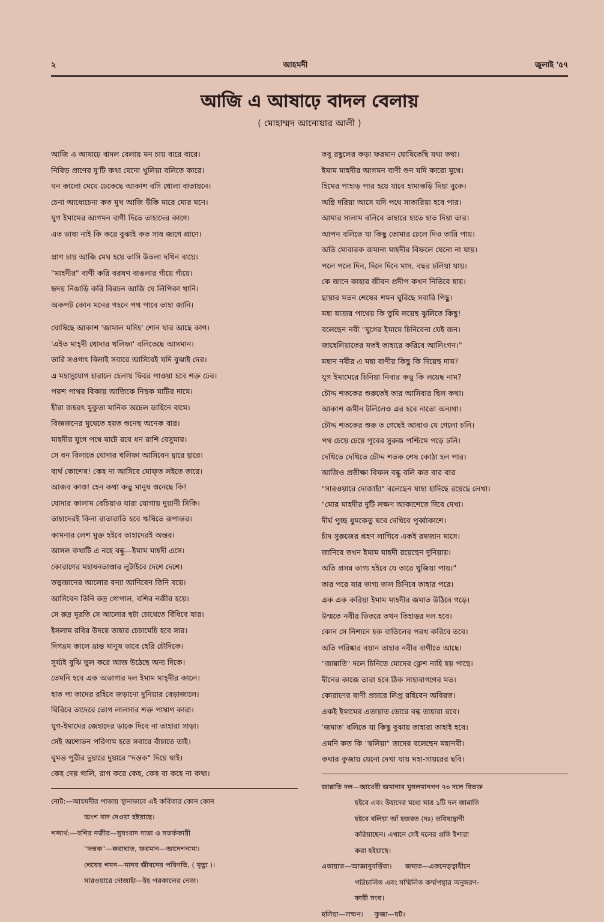২ আহমদী জুলাই '৫৭
আজি এ আষাঢ়ে বাদল বেলায়
( মোহাম্মদ আনোয়ার আলী )
আজি এ আষাঢ়ে বাদল বেলায় মন চায় বারে বারে।
নিবিড় প্রাণের দু'টি কথা যেনো খুলিয়া বলিতে কারে।
ঘন কালো মেঘে ঢেকেছে আকাশ বসি খোলা বাতায়নে।
চেনা আধোচেনা কত মুখ আজি উঁকি মারে মোর মনে।
যুগ ইমামের আগমন বাণী দিতে তাহাদের কাণে।
এত ভাষা নাই কি করে বুঝাই কত সাধ জাগে প্রাণে।
প্রাণ চায় আজি মেঘ হয়ে ভাসি উতলা দখিন বায়ে।
"মাহদীর" বাণী করি বরষণ বাঙলার গাঁয়ে গাঁয়ে।
হৃদয় নিঙাড়ি করি বিরচন আজি যে লিপিকা খানি।
অকপট কোন মনের গহনে পথ পাবে তাহা জানি।
ঘোষিছে আকাশ 'জামাল মসিহ' শোন যার আছে কাণ।
'এইত মাহ্দী খোদার খলিফা' বলিতেছে আসমান।
তারি সওগাৎ বিলাই সবারে আসিবেই যদি বুঝাই দের।
এ মহাসুযোগ হারালে হেলায় ফিরে পাওয়া হবে শক্ত ঢের।
পরশ পাথর বিকায় আজিকে নিছক মাটির দামে।
হীরা জহরৎ মুকুতা মানিক অঢেল ডাহিনে বামে।
বিজ্ঞজনের মুখেতে হয়ত শুনেছ অনেক বার।
মাহদীর যুগে পথে ঘাটে রবে ধন রাশি বেসুমার।
সে ধন বিলাতে খোদার খলিফা আসিবেন দ্বারে দ্বারে।
ব্যর্থ কোশেষ! কেহ না আসিবে মোফ্ত লইতে তারে।
আজব কাণ্ড! হেন কথা কভু মানুষ শুনেছে কি!
খোদার কালাম বেচিয়াও যারা যোগায় দুয়ানী সিকি।
তাহাদেরই কিনা রাতারাতি হবে ঋষিতে রূপান্তর।
কামনার লেশ মুক্ত হইবে তাহাদেরই অন্তর।
আসল কথাটি এ নহে বন্ধু—ইমাম মাহদী এসে।
কোরাণের মহাধনভাণ্ডার লুটাইবে দেশে দেশে।
তত্ত্বজ্ঞানের আলোর বন্যা আনিবেন তিনি বয়ে।
আসিবেন তিনি রুদ্র গোপাল, বশির নজীর হয়ে।
সে রুদ্র মূরতি সে আলোর ছটা চোখেতে বিঁধিবে যার।
ইসলাম রবির উদয়ে তাহার চেচামেচি হবে সার।
দিগভ্রম কালে ভ্রান্ত মানুষ ভাবে হেরি চৌদিকে।
সূর্য্যই বুঝি ভুল করে আজ উঠেছে অন্য দিকে।
তেমনি হবে এক অভাগার দল ইমাম মাহ্দীর কালে।
হাত পা তাদের রহিবে জড়ানো দুনিয়ার বেড়াজালে।
ঘিরিবে তাদেরে ভোগ লালসার শক্ত পাষাণ কারা।
যুগ-ইমামের জেহাদের ডাকে দিবে না তাহারা সাড়া।
সেই অশোভন পরিণাম হতে সবারে বাঁচাতে তাই।
ঘুমন্ত পুরীর দুয়ারে দুয়ারে "দস্তক" দিয়ে যাই।
কেহ দেয় গালি, রাগ করে কেহ, কেহ বা কহে না কথা।
নোট:—আহমদীর পাতায় স্থানাভাবে এই কবিতার কোন কোন
অংশ বাদ দেওয়া হইয়াছে।
শব্দার্থ:—বশির নজীর—সুসংবাদ দাতা ও সতর্ককারী
"দস্তক"—করাঘাত, ফরমান—আদেশনামা।
শেষের শমন—মানব জীবনের পরিণতি, ( মৃত্যু )।
সারওয়ারে দোজাহাঁ—ইহ পরকালের নেতা।
তবু রছুলের কড়া ফরমান ঘোষিতেছি যথা তথা।
ইমাম মাহদীর আগমন বাণী শুন যদি কারো মুখে।
হিমের পাহাড় পার হয়ে যাবে হামাগুড়ি দিয়া বুকে।
অগ্নি দরিয়া আসে যদি পথে সাতারিয়া হবে পার।
আমার সালাম বলিবে তাহারে হাতে হাত দিয়া তার।
আপন বলিতে যা কিছু তোমার ঢেলে দিও তারি পায়।
অতি মোবারক জমানা মাহদীর বিফলে যেনো না যায়।
পলে পলে দিন, দিনে দিনে মাস, বছর চলিয়া যায়।
কে জানে কাহার জীবন প্রদীপ কখন নিভিবে হায়।
ছায়ার মতন শেষের শমন ঘুরিছে সবারি পিছু।
মহা যাত্রার পাথেয় কি তুমি লয়েছ ঝুলিতে কিছু!
বলেছেন নবী "যুগের ইমামে চিনিবেনা যেই জন।
জাহেলিয়াতের মতই তাহারে করিবে আলিংগন।"
মহান নবীর এ মহা বাণীর কিছু কি দিয়েছ দাম?
যুগ ইমামেরে চিনিয়া নিবার কভু কি লয়েছ নাম?
চৌদ্দ শতকের শুরুতেই তার আসিবার ছিল কথা।
আকাশ জমীন টলিলেও এর হবে নাতো অন্যথা।
চৌদ্দ শতকের শুরু ত গেছেই আধাও যে গেলো চলি।
পথ চেয়ে চেয়ে পূবের সুরুজ পশ্চিমে পড়ে ঢলি।
দেখিতে দেখিতে চৌদ্দ শতক শেষ কোঠা হল পার।
আজিও প্রতীক্ষা বিফল বন্ধু বলি কত বার বার
"সারওয়ারে দোজাহাঁ" বলেছেন যাহা হাদিছে রয়েছে লেখা।
"মোর মাহদীর দুটি লক্ষণ আকাশেতে দিবে দেখা।
দীর্ঘ পুচ্ছ ধুমকেতু যবে দেখিবে পূর্ব্বাকাশে।
চাঁদ সুরুজের গ্রহণ লাগিবে একই রমজান মাসে।
জানিবে তখন ইমাম মাহদী রয়েছেন দুনিয়ায়।
অতি প্রসন্ন ভাগ্য হইবে যে তারে খুজিয়া পায়।"
তার পরে যার ভাগ্য ভাল চিনিবে তাহার পরে।
এক এক করিয়া ইমাম মাহদীর জমাত উঠিবে গড়ে।
উম্মতে নবীর ভিতরে তখন তিহাত্তর দল হবে।
কোন সে নিশানে হক বাতিলের পরখ করিবে তবে।
অতি পরিষ্কার বয়ান তাহার নবীর বাণীতে আছে।
"জান্নাতি" দলে চিনিতে মোদের ক্লেশ নাহি হয় পাছে।
দীনের কাজে তারা হবে ঠিক সাহাবাগণের মত।
কোরাণের বাণী প্রচারে লিপ্ত রহিবেন অবিরত।
একই ইমামের এতায়াত ডোরে বন্ধ তাহারা রবে।
'জমাত' বলিতে যা কিছু বুঝায় তাহারা তাহাই হবে।
এমনি কত কি "হুলিয়া" তাদের বলেছেন মহানবী।
কথার কুজায় যেনো দেখা যায় মহা-সায়রের ছবি।
জান্নাতি দল—আখেরী জমানার মুসলমানগণ ৭৩ দলে বিভক্ত
হইবে এবং উহাদের মধ্যে মাত্র ১টি দল জান্নাতি
হইবে বলিয়া আঁ হজরত (দঃ) ভবিষ্যদ্বাণী
করিয়াছেন। এখানে সেই দলের প্রতি ইশারা
করা হইয়াছে।
এতায়াত—আজ্ঞানুবর্ত্তিতা। জমাত—একনেতৃত্বাধীনে
পরিচালিত এবং সম্মিলিত কর্ম্মপন্থার অনুসরণ-
কারী সংঘ।
হুলিয়া—লক্ষণ। কুজা—ঘট।